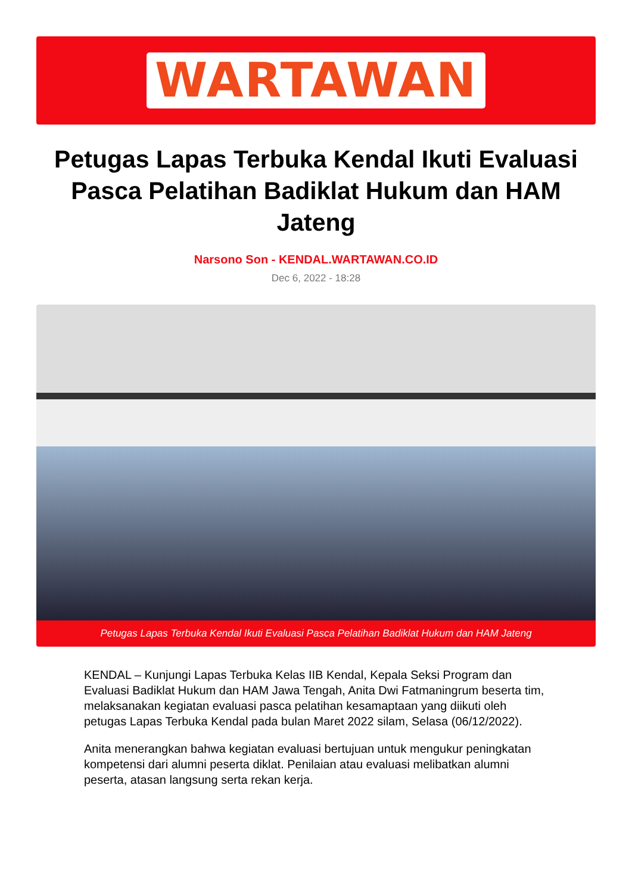WARTAWAN
Petugas Lapas Terbuka Kendal Ikuti Evaluasi Pasca Pelatihan Badiklat Hukum dan HAM Jateng
Narsono Son - KENDAL.WARTAWAN.CO.ID
Dec 6, 2022 - 18:28
Petugas Lapas Terbuka Kendal Ikuti Evaluasi Pasca Pelatihan Badiklat Hukum dan HAM Jateng
KENDAL – Kunjungi Lapas Terbuka Kelas IIB Kendal, Kepala Seksi Program dan Evaluasi Badiklat Hukum dan HAM Jawa Tengah, Anita Dwi Fatmaningrum beserta tim, melaksanakan kegiatan evaluasi pasca pelatihan kesamaptaan yang diikuti oleh petugas Lapas Terbuka Kendal pada bulan Maret 2022 silam, Selasa (06/12/2022).
Anita menerangkan bahwa kegiatan evaluasi bertujuan untuk mengukur peningkatan kompetensi dari alumni peserta diklat. Penilaian atau evaluasi melibatkan alumni peserta, atasan langsung serta rekan kerja.